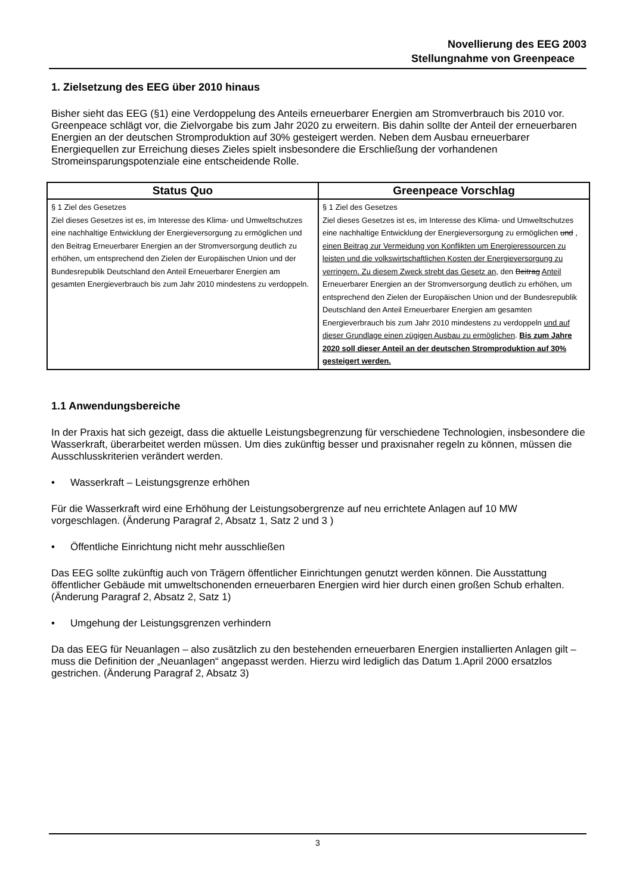Novellierung des EEG 2003
Stellungnahme von Greenpeace
1. Zielsetzung des EEG über 2010 hinaus
Bisher sieht das EEG (§1) eine Verdoppelung des Anteils erneuerbarer Energien am Stromverbrauch bis 2010 vor. Greenpeace schlägt vor, die Zielvorgabe bis zum Jahr 2020 zu erweitern. Bis dahin sollte der Anteil der erneuerbaren Energien an der deutschen Stromproduktion auf 30% gesteigert werden. Neben dem Ausbau erneuerbarer Energiequellen zur Erreichung dieses Zieles spielt insbesondere die Erschließung der vorhandenen Stromeinsparungspotenziale eine entscheidende Rolle.
| Status Quo | Greenpeace Vorschlag |
| --- | --- |
| § 1 Ziel des Gesetzes Ziel dieses Gesetzes ist es, im Interesse des Klima- und Umweltschutzes eine nachhaltige Entwicklung der Energieversorgung zu ermöglichen und den Beitrag Erneuerbarer Energien an der Stromversorgung deutlich zu erhöhen, um entsprechend den Zielen der Europäischen Union und der Bundesrepublik Deutschland den Anteil Erneuerbarer Energien am gesamten Energieverbrauch bis zum Jahr 2010 mindestens zu verdoppeln. | § 1 Ziel des Gesetzes Ziel dieses Gesetzes ist es, im Interesse des Klima- und Umweltschutzes eine nachhaltige Entwicklung der Energieversorgung zu ermöglichen und , einen Beitrag zur Vermeidung von Konflikten um Energieressourcen zu leisten und die volkswirtschaftlichen Kosten der Energieversorgung zu verringern. Zu diesem Zweck strebt das Gesetz an, den Beitrag Anteil Erneuerbarer Energien an der Stromversorgung deutlich zu erhöhen, um entsprechend den Zielen der Europäischen Union und der Bundesrepublik Deutschland den Anteil Erneuerbarer Energien am gesamten Energieverbrauch bis zum Jahr 2010 mindestens zu verdoppeln und auf dieser Grundlage einen zügigen Ausbau zu ermöglichen . Bis zum Jahre 2020 soll dieser Anteil an der deutschen Stromproduktion auf 30% gesteigert werden. |
1.1 Anwendungsbereiche
In der Praxis hat sich gezeigt, dass die aktuelle Leistungsbegrenzung für verschiedene Technologien, insbesondere die Wasserkraft, überarbeitet werden müssen. Um dies zukünftig besser und praxisnaher regeln zu können, müssen die Ausschlusskriterien verändert werden.
• Wasserkraft – Leistungsgrenze erhöhen
Für die Wasserkraft wird eine Erhöhung der Leistungsobergrenze auf neu errichtete Anlagen auf 10 MW vorgeschlagen. (Änderung Paragraf 2, Absatz 1, Satz 2 und 3 )
• Öffentliche Einrichtung nicht mehr ausschließen
Das EEG sollte zukünftig auch von Trägern öffentlicher Einrichtungen genutzt werden können. Die Ausstattung öffentlicher Gebäude mit umweltschonenden erneuerbaren Energien wird hier durch einen großen Schub erhalten. (Änderung Paragraf 2, Absatz 2, Satz 1)
• Umgehung der Leistungsgrenzen verhindern
Da das EEG für Neuanlagen – also zusätzlich zu den bestehenden erneuerbaren Energien installierten Anlagen gilt – muss die Definition der „Neuanlagen“ angepasst werden. Hierzu wird lediglich das Datum 1.April 2000 ersatzlos gestrichen. (Änderung Paragraf 2, Absatz 3)
3